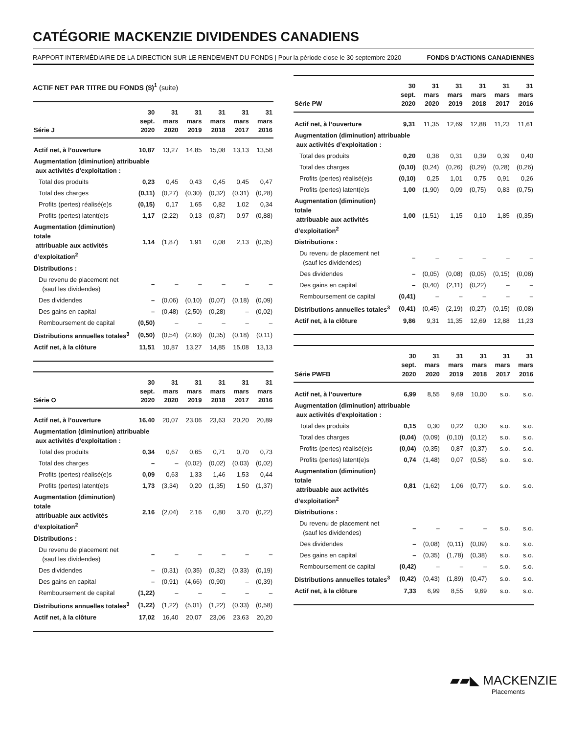CATÉGORIE MACKENZIE DIVIDENDES CANADIENS
RAPPORT INTERMÉDIAIRE DE LA DIRECTION SUR LE RENDEMENT DU FONDS | Pour la période close le 30 septembre 2020 FONDS D’ACTIONS CANADIENNES
ACTIF NET PAR TITRE DU FONDS ($)<sup>1</sup> (suite)
| Série J | 30 sept. 2020 | 31 mars 2020 | 31 mars 2019 | 31 mars 2018 | 31 mars 2017 | 31 mars 2016 |
| --- | --- | --- | --- | --- | --- | --- |
| Actif net, à l’ouverture | 10,87 | 13,27 | 14,85 | 15,08 | 13,13 | 13,58 |
| Augmentation (diminution) attribuable aux activités d’exploitation : | | | | | | |
| Total des produits | 0,23 | 0,45 | 0,43 | 0,45 | 0,45 | 0,47 |
| Total des charges | (0,11) | (0,27) | (0,30) | (0,32) | (0,31) | (0,28) |
| Profits (pertes) réalisé(e)s | (0,15) | 0,17 | 1,65 | 0,82 | 1,02 | 0,34 |
| Profits (pertes) latent(e)s | 1,17 | (2,22) | 0,13 | (0,87) | 0,97 | (0,88) |
| Augmentation (diminution) totale attribuable aux activités d’exploitation<sup>2</sup> | 1,14 | (1,87) | 1,91 | 0,08 | 2,13 | (0,35) |
| Distributions : | | | | | | |
| Du revenu de placement net (sauf les dividendes) | – | – | – | – | – | – |
| Des dividendes | – | (0,06) | (0,10) | (0,07) | (0,18) | (0,09) |
| Des gains en capital | – | (0,48) | (2,50) | (0,28) | – | (0,02) |
| Remboursement de capital | (0,50) | – | – | – | – | – |
| Distributions annuelles totales<sup>3</sup> | (0,50) | (0,54) | (2,60) | (0,35) | (0,18) | (0,11) |
| Actif net, à la clôture | 11,51 | 10,87 | 13,27 | 14,85 | 15,08 | 13,13 |
| Série O | 30 sept. 2020 | 31 mars 2020 | 31 mars 2019 | 31 mars 2018 | 31 mars 2017 | 31 mars 2016 |
| --- | --- | --- | --- | --- | --- | --- |
| Actif net, à l’ouverture | 16,40 | 20,07 | 23,06 | 23,63 | 20,20 | 20,89 |
| Augmentation (diminution) attribuable aux activités d’exploitation : | | | | | | |
| Total des produits | 0,34 | 0,67 | 0,65 | 0,71 | 0,70 | 0,73 |
| Total des charges | – | – | (0,02) | (0,02) | (0,03) | (0,02) |
| Profits (pertes) réalisé(e)s | 0,09 | 0,63 | 1,33 | 1,46 | 1,53 | 0,44 |
| Profits (pertes) latent(e)s | 1,73 | (3,34) | 0,20 | (1,35) | 1,50 | (1,37) |
| Augmentation (diminution) totale attribuable aux activités d’exploitation<sup>2</sup> | 2,16 | (2,04) | 2,16 | 0,80 | 3,70 | (0,22) |
| Distributions : | | | | | | |
| Du revenu de placement net (sauf les dividendes) | – | – | – | – | – | – |
| Des dividendes | – | (0,31) | (0,35) | (0,32) | (0,33) | (0,19) |
| Des gains en capital | – | (0,91) | (4,66) | (0,90) | – | (0,39) |
| Remboursement de capital | (1,22) | – | – | – | – | – |
| Distributions annuelles totales<sup>3</sup> | (1,22) | (1,22) | (5,01) | (1,22) | (0,33) | (0,58) |
| Actif net, à la clôture | 17,02 | 16,40 | 20,07 | 23,06 | 23,63 | 20,20 |
| Série PW | 30 sept. 2020 | 31 mars 2020 | 31 mars 2019 | 31 mars 2018 | 31 mars 2017 | 31 mars 2016 |
| --- | --- | --- | --- | --- | --- | --- |
| Actif net, à l’ouverture | 9,31 | 11,35 | 12,69 | 12,88 | 11,23 | 11,61 |
| Augmentation (diminution) attribuable aux activités d’exploitation : | | | | | | |
| Total des produits | 0,20 | 0,38 | 0,31 | 0,39 | 0,39 | 0,40 |
| Total des charges | (0,10) | (0,24) | (0,26) | (0,29) | (0,28) | (0,26) |
| Profits (pertes) réalisé(e)s | (0,10) | 0,25 | 1,01 | 0,75 | 0,91 | 0,26 |
| Profits (pertes) latent(e)s | 1,00 | (1,90) | 0,09 | (0,75) | 0,83 | (0,75) |
| Augmentation (diminution) totale attribuable aux activités d’exploitation<sup>2</sup> | 1,00 | (1,51) | 1,15 | 0,10 | 1,85 | (0,35) |
| Distributions : | | | | | | |
| Du revenu de placement net (sauf les dividendes) | – | – | – | – | – | – |
| Des dividendes | – | (0,05) | (0,08) | (0,05) | (0,15) | (0,08) |
| Des gains en capital | – | (0,40) | (2,11) | (0,22) | – | – |
| Remboursement de capital | (0,41) | – | – | – | – | – |
| Distributions annuelles totales<sup>3</sup> | (0,41) | (0,45) | (2,19) | (0,27) | (0,15) | (0,08) |
| Actif net, à la clôture | 9,86 | 9,31 | 11,35 | 12,69 | 12,88 | 11,23 |
| Série PWFB | 30 sept. 2020 | 31 mars 2020 | 31 mars 2019 | 31 mars 2018 | 31 mars 2017 | 31 mars 2016 |
| --- | --- | --- | --- | --- | --- | --- |
| Actif net, à l’ouverture | 6,99 | 8,55 | 9,69 | 10,00 | s.o. | s.o. |
| Augmentation (diminution) attribuable aux activités d’exploitation : | | | | | | |
| Total des produits | 0,15 | 0,30 | 0,22 | 0,30 | s.o. | s.o. |
| Total des charges | (0,04) | (0,09) | (0,10) | (0,12) | s.o. | s.o. |
| Profits (pertes) réalisé(e)s | (0,04) | (0,35) | 0,87 | (0,37) | s.o. | s.o. |
| Profits (pertes) latent(e)s | 0,74 | (1,48) | 0,07 | (0,58) | s.o. | s.o. |
| Augmentation (diminution) totale attribuable aux activités d’exploitation<sup>2</sup> | 0,81 | (1,62) | 1,06 | (0,77) | s.o. | s.o. |
| Distributions : | | | | | | |
| Du revenu de placement net (sauf les dividendes) | – | – | – | – | s.o. | s.o. |
| Des dividendes | – | (0,08) | (0,11) | (0,09) | s.o. | s.o. |
| Des gains en capital | – | (0,35) | (1,78) | (0,38) | s.o. | s.o. |
| Remboursement de capital | (0,42) | – | – | – | s.o. | s.o. |
| Distributions annuelles totales<sup>3</sup> | (0,42) | (0,43) | (1,89) | (0,47) | s.o. | s.o. |
| Actif net, à la clôture | 7,33 | 6,99 | 8,55 | 9,69 | s.o. | s.o. |
▰▰◣ MACKENZIE
Placements